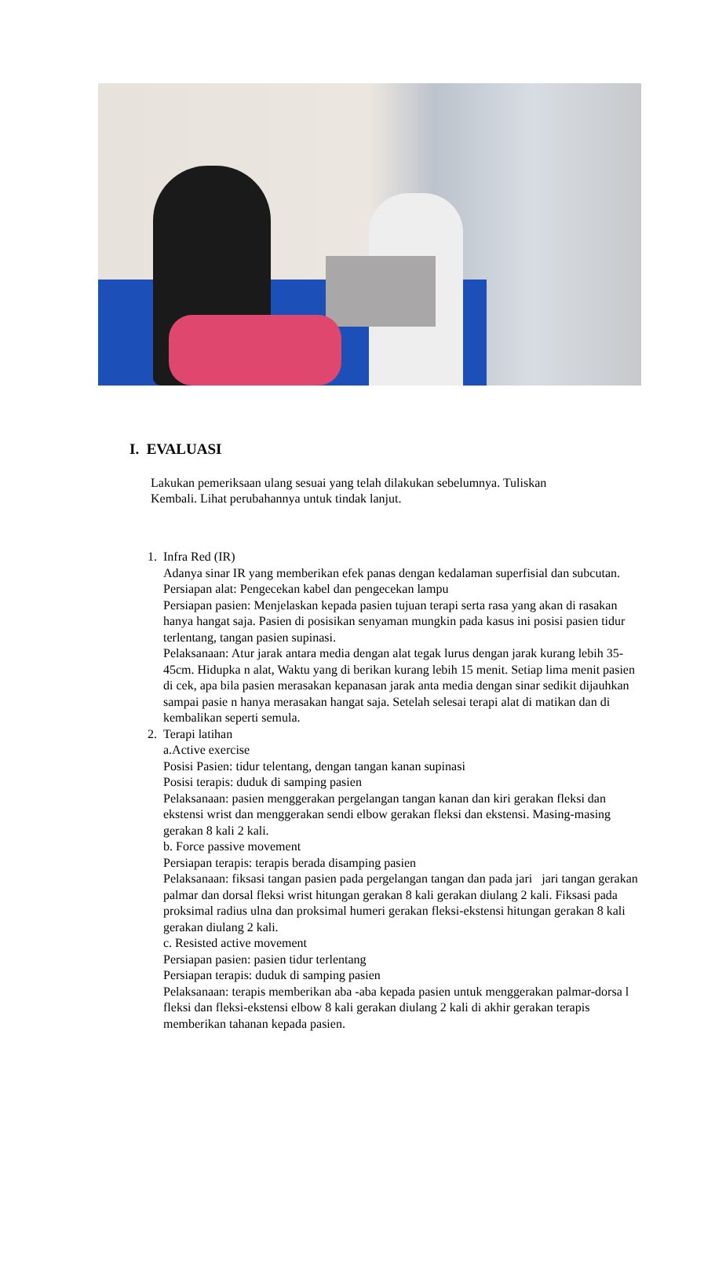I. EVALUASI
Lakukan pemeriksaan ulang sesuai yang telah dilakukan sebelumnya. Tuliskan Kembali. Lihat perubahannya untuk tindak lanjut.
1. Infra Red (IR)
Adanya sinar IR yang memberikan efek panas dengan kedalaman superfisial dan subcutan.
Persiapan alat: Pengecekan kabel dan pengecekan lampu
Persiapan pasien: Menjelaskan kepada pasien tujuan terapi serta rasa yang akan di rasakan hanya hangat saja. Pasien di posisikan senyaman mungkin pada kasus ini posisi pasien tidur terlentang, tangan pasien supinasi.
Pelaksanaan: Atur jarak antara media dengan alat tegak lurus dengan jarak kurang lebih 35-45cm. Hidupka n alat, Waktu yang di berikan kurang lebih 15 menit. Setiap lima menit pasien di cek, apa bila pasien merasakan kepanasan jarak anta media dengan sinar sedikit dijauhkan sampai pasie n hanya merasakan hangat saja. Setelah selesai terapi alat di matikan dan di kembalikan seperti semula.
2. Terapi latihan
a.Active exercise
Posisi Pasien: tidur telentang, dengan tangan kanan supinasi
Posisi terapis: duduk di samping pasien
Pelaksanaan: pasien menggerakan pergelangan tangan kanan dan kiri gerakan fleksi dan ekstensi wrist dan menggerakan sendi elbow gerakan fleksi dan ekstensi. Masing-masing gerakan 8 kali 2 kali.
b. Force passive movement
Persiapan terapis: terapis berada disamping pasien
Pelaksanaan: fiksasi tangan pasien pada pergelangan tangan dan pada jari jari tangan gerakan palmar dan dorsal fleksi wrist hitungan gerakan 8 kali gerakan diulang 2 kali. Fiksasi pada proksimal radius ulna dan proksimal humeri gerakan fleksi-ekstensi hitungan gerakan 8 kali gerakan diulang 2 kali.
c. Resisted active movement
Persiapan pasien: pasien tidur terlentang
Persiapan terapis: duduk di samping pasien
Pelaksanaan: terapis memberikan aba -aba kepada pasien untuk menggerakan palmar-dorsa l fleksi dan fleksi-ekstensi elbow 8 kali gerakan diulang 2 kali di akhir gerakan terapis memberikan tahanan kepada pasien.